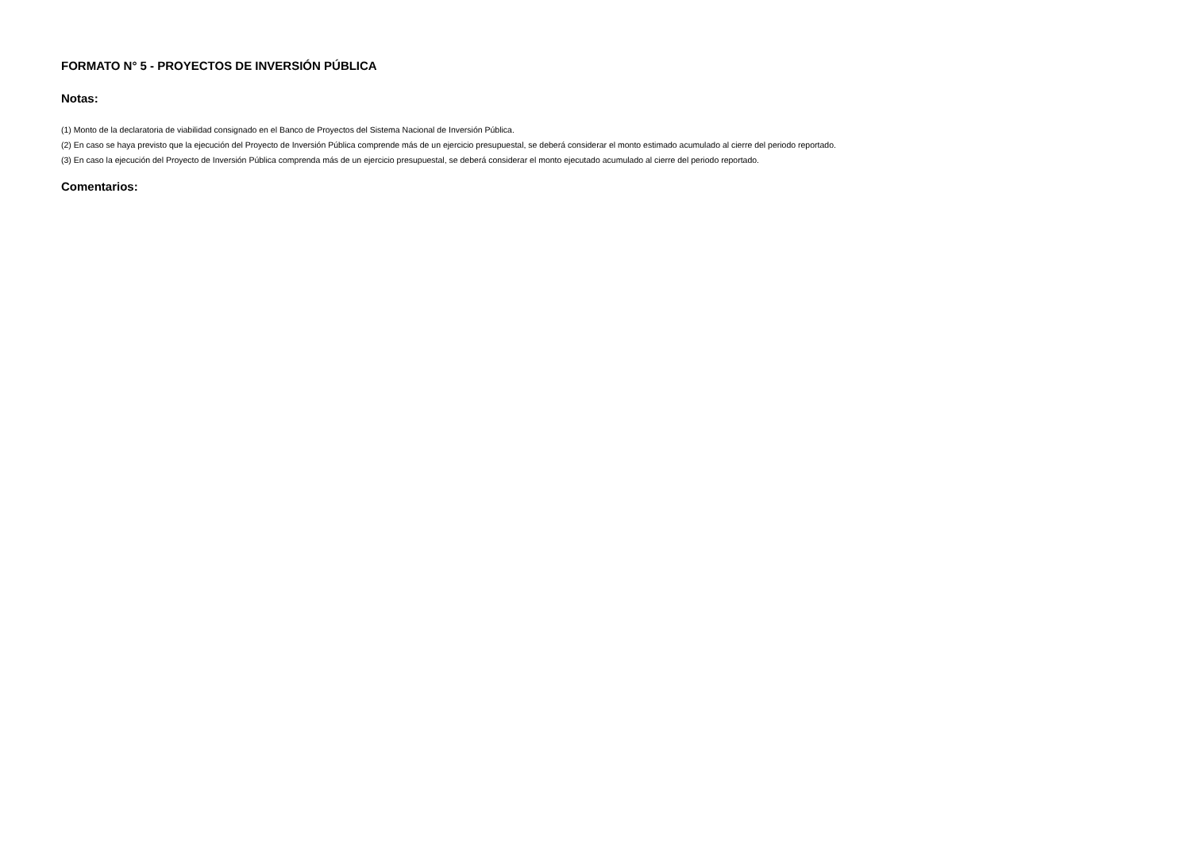FORMATO N° 5 - PROYECTOS DE INVERSIÓN PÚBLICA
Notas:
(1) Monto de la declaratoria de viabilidad consignado en el Banco de Proyectos del Sistema Nacional de Inversión Pública.
(2) En caso se haya previsto que la ejecución del Proyecto de Inversión Pública comprende más de un ejercicio presupuestal, se deberá considerar el monto estimado acumulado al cierre del periodo reportado.
(3) En caso la ejecución del Proyecto de Inversión Pública comprenda más de un ejercicio presupuestal, se deberá considerar el monto ejecutado acumulado al cierre del periodo reportado.
Comentarios: